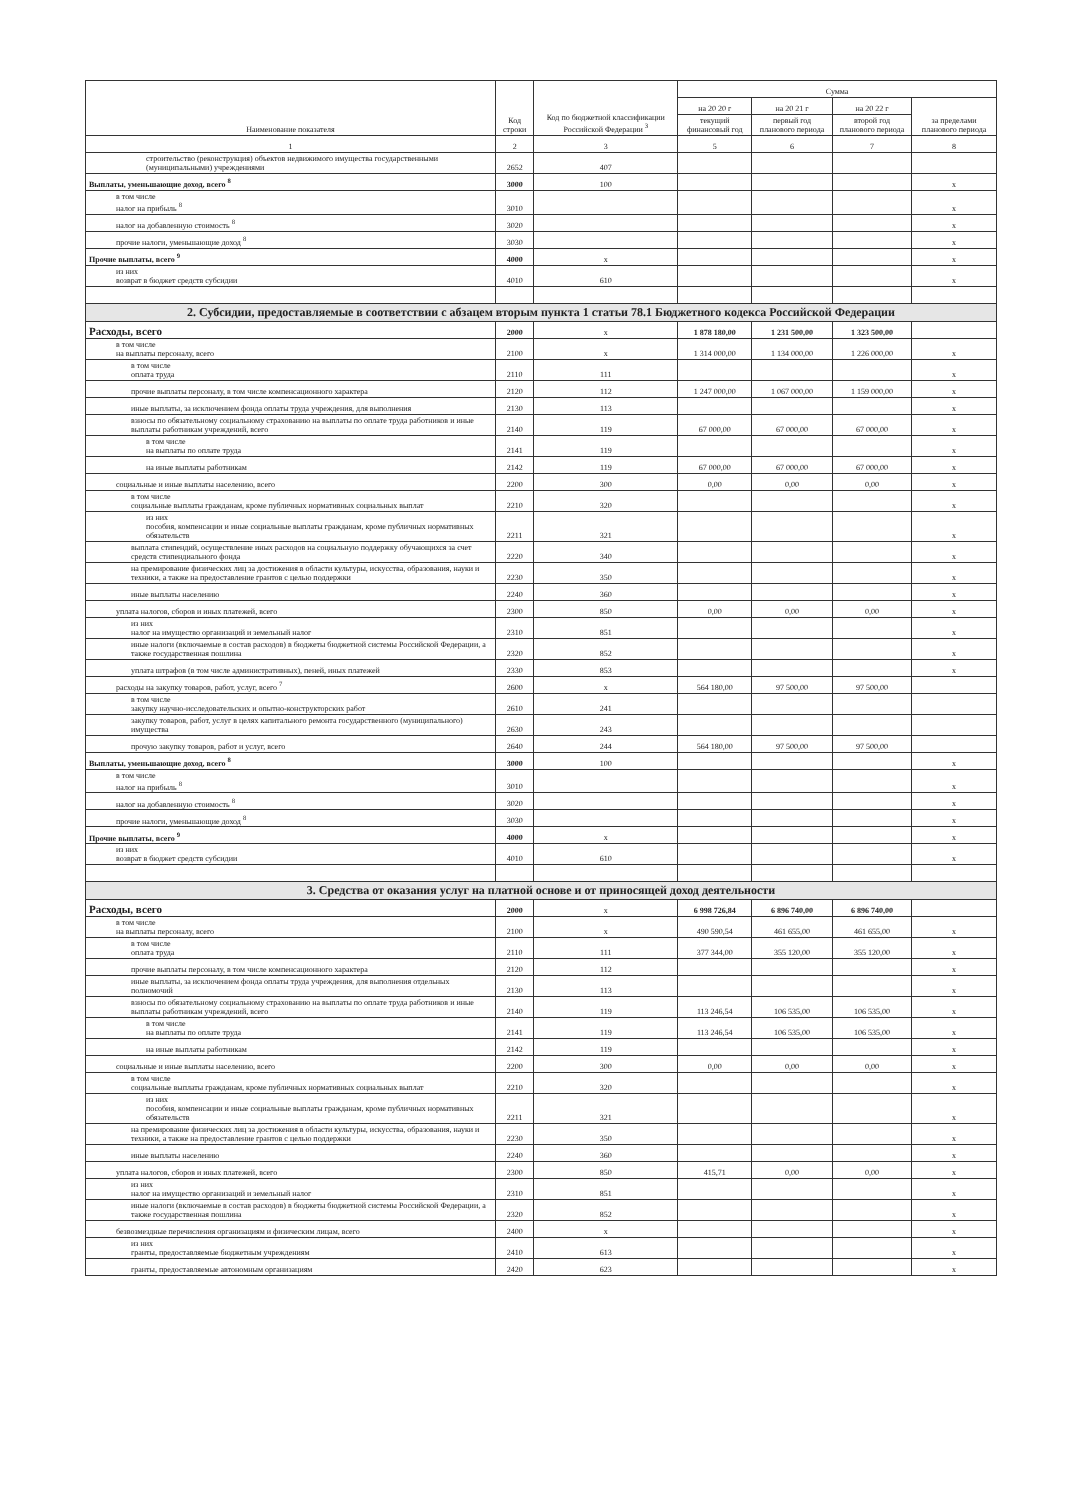| Наименование показателя | Код строки | Код по бюджетной классификации Российской Федерации <sup>3</sup> | Сумма | | | |
| --- | --- | --- | --- | --- | --- | --- |
| | | | на 20 20 г | на 20 21 г | на 20 22 г | за пределами планового периода |
| | | | текущий финансовый год | первый год планового периода | второй год планового периода | |
| 1 | 2 | 3 | 5 | 6 | 7 | 8 |
| строительство (реконструкция) объектов недвижимого имущества государственными (муниципальными) учреждениями | 2652 | 407 | | | | |
| Выплаты, уменьшающие доход, всего <sup>8</sup> | 3000 | 100 | | | | x |
| в том числе налог на прибыль <sup>8</sup> | 3010 | | | | | x |
| налог на добавленную стоимость <sup>8</sup> | 3020 | | | | | x |
| прочие налоги, уменьшающие доход <sup>8</sup> | 3030 | | | | | x |
| Прочие выплаты, всего <sup>9</sup> | 4000 | x | | | | x |
| из них возврат в бюджет средств субсидии | 4010 | 610 | | | | x |
| 2. Субсидии, предоставляемые в соответствии с абзацем вторым пункта 1 статьи 78.1 Бюджетного кодекса Российской Федерации | | | | | | |
| Расходы, всего | 2000 | x | 1 878 180,00 | 1 231 500,00 | 1 323 500,00 | |
| в том числе на выплаты персоналу, всего | 2100 | x | 1 314 000,00 | 1 134 000,00 | 1 226 000,00 | x |
| в том числе оплата труда | 2110 | 111 | | | | x |
| прочие выплаты персоналу, в том числе компенсационного характера | 2120 | 112 | 1 247 000,00 | 1 067 000,00 | 1 159 000,00 | x |
| иные выплаты, за исключением фонда оплаты труда учреждения, для выполнения | 2130 | 113 | | | | x |
| взносы по обязательному социальному страхованию на выплаты по оплате труда работников и иные выплаты работникам учреждений, всего | 2140 | 119 | 67 000,00 | 67 000,00 | 67 000,00 | x |
| в том числе на выплаты по оплате труда | 2141 | 119 | | | | x |
| на иные выплаты работникам | 2142 | 119 | 67 000,00 | 67 000,00 | 67 000,00 | x |
| социальные и иные выплаты населению, всего | 2200 | 300 | 0,00 | 0,00 | 0,00 | x |
| в том числе социальные выплаты гражданам, кроме публичных нормативных социальных выплат | 2210 | 320 | | | | x |
| из них пособия, компенсации и иные социальные выплаты гражданам, кроме публичных нормативных обязательств | 2211 | 321 | | | | x |
| выплата стипендий, осуществление иных расходов на социальную поддержку обучающихся за счет средств стипендиального фонда | 2220 | 340 | | | | x |
| на премирование физических лиц за достижения в области культуры, искусства, образования, науки и техники, а также на предоставление грантов с целью поддержки | 2230 | 350 | | | | x |
| иные выплаты населению | 2240 | 360 | | | | x |
| уплата налогов, сборов и иных платежей, всего | 2300 | 850 | 0,00 | 0,00 | 0,00 | x |
| из них налог на имущество организаций и земельный налог | 2310 | 851 | | | | x |
| иные налоги (включаемые в состав расходов) в бюджеты бюджетной системы Российской Федерации, а также государственная пошлина | 2320 | 852 | | | | x |
| уплата штрафов (в том числе административных), пеней, иных платежей | 2330 | 853 | | | | x |
| расходы на закупку товаров, работ, услуг, всего <sup>7</sup> | 2600 | x | 564 180,00 | 97 500,00 | 97 500,00 | |
| в том числе закупку научно-исследовательских и опытно-конструкторских работ | 2610 | 241 | | | | |
| закупку товаров, работ, услуг в целях капитального ремонта государственного (муниципального) имущества | 2630 | 243 | | | | |
| прочую закупку товаров, работ и услуг, всего | 2640 | 244 | 564 180,00 | 97 500,00 | 97 500,00 | |
| Выплаты, уменьшающие доход, всего <sup>8</sup> | 3000 | 100 | | | | x |
| в том числе налог на прибыль <sup>8</sup> | 3010 | | | | | x |
| налог на добавленную стоимость <sup>8</sup> | 3020 | | | | | x |
| прочие налоги, уменьшающие доход <sup>8</sup> | 3030 | | | | | x |
| Прочие выплаты, всего <sup>9</sup> | 4000 | x | | | | x |
| из них возврат в бюджет средств субсидии | 4010 | 610 | | | | x |
| 3. Средства от оказания услуг на платной основе и от приносящей доход деятельности | | | | | | |
| Расходы, всего | 2000 | x | 6 998 726,84 | 6 896 740,00 | 6 896 740,00 | |
| в том числе на выплаты персоналу, всего | 2100 | x | 490 590,54 | 461 655,00 | 461 655,00 | x |
| в том числе оплата труда | 2110 | 111 | 377 344,00 | 355 120,00 | 355 120,00 | x |
| прочие выплаты персоналу, в том числе компенсационного характера | 2120 | 112 | | | | x |
| иные выплаты, за исключением фонда оплаты труда учреждения, для выполнения отдельных полномочий | 2130 | 113 | | | | x |
| взносы по обязательному социальному страхованию на выплаты по оплате труда работников и иные выплаты работникам учреждений, всего | 2140 | 119 | 113 246,54 | 106 535,00 | 106 535,00 | x |
| в том числе на выплаты по оплате труда | 2141 | 119 | 113 246,54 | 106 535,00 | 106 535,00 | x |
| на иные выплаты работникам | 2142 | 119 | | | | x |
| социальные и иные выплаты населению, всего | 2200 | 300 | 0,00 | 0,00 | 0,00 | x |
| в том числе социальные выплаты гражданам, кроме публичных нормативных социальных выплат | 2210 | 320 | | | | x |
| из них пособия, компенсации и иные социальные выплаты гражданам, кроме публичных нормативных обязательств | 2211 | 321 | | | | x |
| на премирование физических лиц за достижения в области культуры, искусства, образования, науки и техники, а также на предоставление грантов с целью поддержки | 2230 | 350 | | | | x |
| иные выплаты населению | 2240 | 360 | | | | x |
| уплата налогов, сборов и иных платежей, всего | 2300 | 850 | 415,71 | 0,00 | 0,00 | x |
| из них налог на имущество организаций и земельный налог | 2310 | 851 | | | | x |
| иные налоги (включаемые в состав расходов) в бюджеты бюджетной системы Российской Федерации, а также государственная пошлина | 2320 | 852 | | | | x |
| безвозмездные перечисления организациям и физическим лицам, всего | 2400 | x | | | | x |
| из них гранты, предоставляемые бюджетным учреждениям | 2410 | 613 | | | | x |
| гранты, предоставляемые автономным организациям | 2420 | 623 | | | | x |